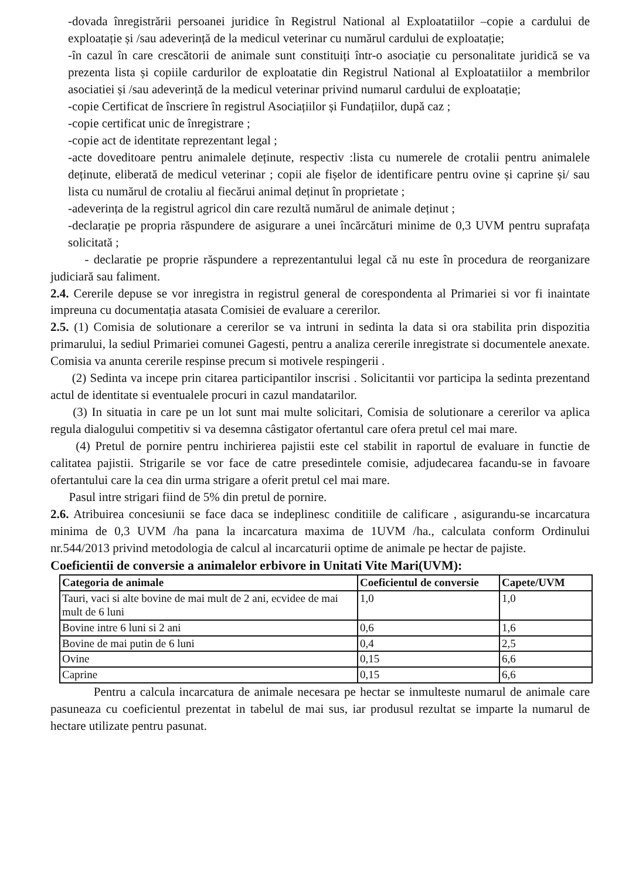-dovada înregistrării persoanei juridice în Registrul National al Exploatatiilor –copie a cardului de exploatație și /sau adeverință de la medicul veterinar cu numărul cardului de exploatație;
-în cazul în care crescătorii de animale sunt constituiți într-o asociație cu personalitate juridică se va prezenta lista și copiile cardurilor de exploatatie din Registrul National al Exploatatiilor a membrilor asociatiei și /sau adeverință de la medicul veterinar privind numarul cardului de exploatație;
-copie Certificat de înscriere în registrul Asociațiilor și Fundațiilor, după caz ;
-copie certificat unic de înregistrare ;
-copie act de identitate reprezentant legal ;
-acte doveditoare pentru animalele deținute, respectiv :lista cu numerele de crotalii pentru animalele deținute, eliberată de medicul veterinar ; copii ale fișelor de identificare pentru ovine și caprine și/ sau lista cu numărul de crotaliu al fiecărui animal deținut în proprietate ;
-adeverința de la registrul agricol din care rezultă numărul de animale deținut ;
-declarație pe propria răspundere de asigurare a unei încărcături minime de 0,3 UVM pentru suprafața solicitată ;
- declaratie pe proprie răspundere a reprezentantului legal că nu este în procedura de reorganizare judiciară sau faliment.
2.4. Cererile depuse se vor inregistra in registrul general de corespondenta al Primariei si vor fi inaintate impreuna cu documentația atasata Comisiei de evaluare a cererilor.
2.5. (1) Comisia de solutionare a cererilor se va intruni in sedinta la data si ora stabilita prin dispozitia primarului, la sediul Primariei comunei Gagesti, pentru a analiza cererile inregistrate si documentele anexate. Comisia va anunta cererile respinse precum si motivele respingerii .
(2) Sedinta va incepe prin citarea participantilor inscrisi . Solicitantii vor participa la sedinta prezentand actul de identitate si eventualele procuri in cazul mandatarilor.
(3) In situatia in care pe un lot sunt mai multe solicitari, Comisia de solutionare a cererilor va aplica regula dialogului competitiv si va desemna câstigator ofertantul care ofera pretul cel mai mare.
(4) Pretul de pornire pentru inchirierea pajistii este cel stabilit in raportul de evaluare in functie de calitatea pajistii. Strigarile se vor face de catre presedintele comisie, adjudecarea facandu-se in favoare ofertantului care la cea din urma strigare a oferit pretul cel mai mare.
Pasul intre strigari fiind de 5% din pretul de pornire.
2.6. Atribuirea concesiunii se face daca se indeplinesc conditiile de calificare , asigurandu-se incarcatura minima de 0,3 UVM /ha pana la incarcatura maxima de 1UVM /ha., calculata conform Ordinului nr.544/2013 privind metodologia de calcul al incarcaturii optime de animale pe hectar de pajiste.
Coeficientii de conversie a animalelor erbivore in Unitati Vite Mari(UVM):
| Categoria de animale | Coeficientul de conversie | Capete/UVM |
| --- | --- | --- |
| Tauri, vaci si alte bovine de mai mult de 2 ani, ecvidee de mai mult de 6 luni | 1,0 | 1,0 |
| Bovine intre 6 luni si 2 ani | 0,6 | 1,6 |
| Bovine de mai putin de 6 luni | 0,4 | 2,5 |
| Ovine | 0,15 | 6,6 |
| Caprine | 0,15 | 6,6 |
Pentru a calcula incarcatura de animale necesara pe hectar se inmulteste numarul de animale care pasuneaza cu coeficientul prezentat in tabelul de mai sus, iar produsul rezultat se imparte la numarul de hectare utilizate pentru pasunat.